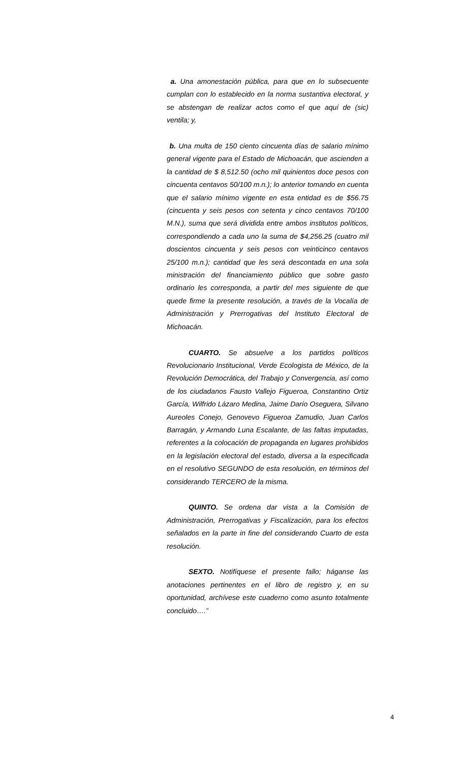a. Una amonestación pública, para que en lo subsecuente cumplan con lo establecido en la norma sustantiva electoral, y se abstengan de realizar actos como el que aquí de (sic) ventila; y,
b. Una multa de 150 ciento cincuenta días de salario mínimo general vigente para el Estado de Michoacán, que ascienden a la cantidad de $ 8,512.50 (ocho mil quinientos doce pesos con cincuenta centavos 50/100 m.n.); lo anterior tomando en cuenta que el salario mínimo vigente en esta entidad es de $56.75 (cincuenta y seis pesos con setenta y cinco centavos 70/100 M.N.), suma que será dividida entre ambos institutos políticos, correspondiendo a cada uno la suma de $4,256.25 (cuatro mil doscientos cincuenta y seis pesos con veinticinco centavos 25/100 m.n.); cantidad que les será descontada en una sola ministración del financiamiento público que sobre gasto ordinario les corresponda, a partir del mes siguiente de que quede firme la presente resolución, a través de la Vocalía de Administración y Prerrogativas del Instituto Electoral de Michoacán.
CUARTO. Se absuelve a los partidos políticos Revolucionario Institucional, Verde Ecologista de México, de la Revolución Democrática, del Trabajo y Convergencia, así como de los ciudadanos Fausto Vallejo Figueroa, Constantino Ortiz García, Wilfrido Lázaro Medina, Jaime Darío Oseguera, Silvano Aureoles Conejo, Genovevo Figueroa Zamudio, Juan Carlos Barragán, y Armando Luna Escalante, de las faltas imputadas, referentes a la colocación de propaganda en lugares prohibidos en la legislación electoral del estado, diversa a la especificada en el resolutivo SEGUNDO de esta resolución, en términos del considerando TERCERO de la misma.
QUINTO. Se ordena dar vista a la Comisión de Administración, Prerrogativas y Fiscalización, para los efectos señalados en la parte in fine del considerando Cuarto de esta resolución.
SEXTO. Notifíquese el presente fallo; háganse las anotaciones pertinentes en el libro de registro y, en su oportunidad, archívese este cuaderno como asunto totalmente concluido….”
4